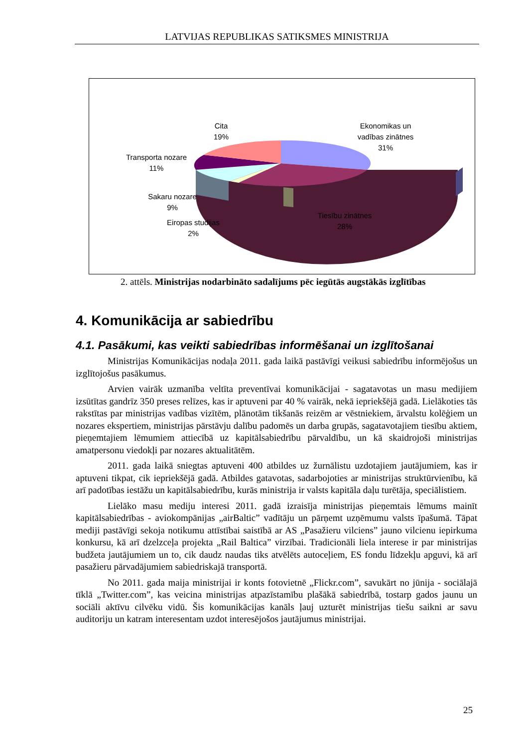LATVIJAS REPUBLIKAS SATIKSMES MINISTRIJA
Cita
19%
Ekonomikas un
vadības zinātnes
31%
Transporta nozare
11%
Sakaru nozare
9%
Eiropas studijas
2%
Tiesību zinātnes
28%
2. attēls. Ministrijas nodarbināto sadalījums pēc iegūtās augstākās izglītības
4. Komunikācija ar sabiedrību
4.1. Pasākumi, kas veikti sabiedrības informēšanai un izglītošanai
Ministrijas Komunikācijas nodaļa 2011. gada laikā pastāvīgi veikusi sabiedrību informējošus un izglītojošus pasākumus.
Arvien vairāk uzmanība veltīta preventīvai komunikācijai - sagatavotas un masu medijiem izsūtītas gandrīz 350 preses relīzes, kas ir aptuveni par 40 % vairāk, nekā iepriekšējā gadā. Lielākoties tās rakstītas par ministrijas vadības vizītēm, plānotām tikšanās reizēm ar vēstniekiem, ārvalstu kolēģiem un nozares ekspertiem, ministrijas pārstāvju dalību padomēs un darba grupās, sagatavotajiem tiesību aktiem, pieņemtajiem lēmumiem attiecībā uz kapitālsabiedrību pārvaldību, un kā skaidrojoši ministrijas amatpersonu viedokļi par nozares aktualitātēm.
2011. gada laikā sniegtas aptuveni 400 atbildes uz žurnālistu uzdotajiem jautājumiem, kas ir aptuveni tikpat, cik iepriekšējā gadā. Atbildes gatavotas, sadarbojoties ar ministrijas struktūrvienību, kā arī padotības iestāžu un kapitālsabiedrību, kurās ministrija ir valsts kapitāla daļu turētāja, speciālistiem.
Lielāko masu mediju interesi 2011. gadā izraisīja ministrijas pieņemtais lēmums mainīt kapitālsabiedrības - aviokompānijas „airBaltic” vadītāju un pārņemt uzņēmumu valsts īpašumā. Tāpat mediji pastāvīgi sekoja notikumu attīstībai saistībā ar AS „Pasažieru vilciens” jauno vilcienu iepirkuma konkursu, kā arī dzelzceļa projekta „Rail Baltica” virzībai. Tradicionāli liela interese ir par ministrijas budžeta jautājumiem un to, cik daudz naudas tiks atvēlēts autoceļiem, ES fondu līdzekļu apguvi, kā arī pasažieru pārvadājumiem sabiedriskajā transportā.
No 2011. gada maija ministrijai ir konts fotovietnē „Flickr.com”, savukārt no jūnija - sociālajā tīklā „Twitter.com”, kas veicina ministrijas atpazīstamību plašākā sabiedrībā, tostarp gados jaunu un sociāli aktīvu cilvēku vidū. Šis komunikācijas kanāls ļauj uzturēt ministrijas tiešu saikni ar savu auditoriju un katram interesentam uzdot interesējošos jautājumus ministrijai.
25